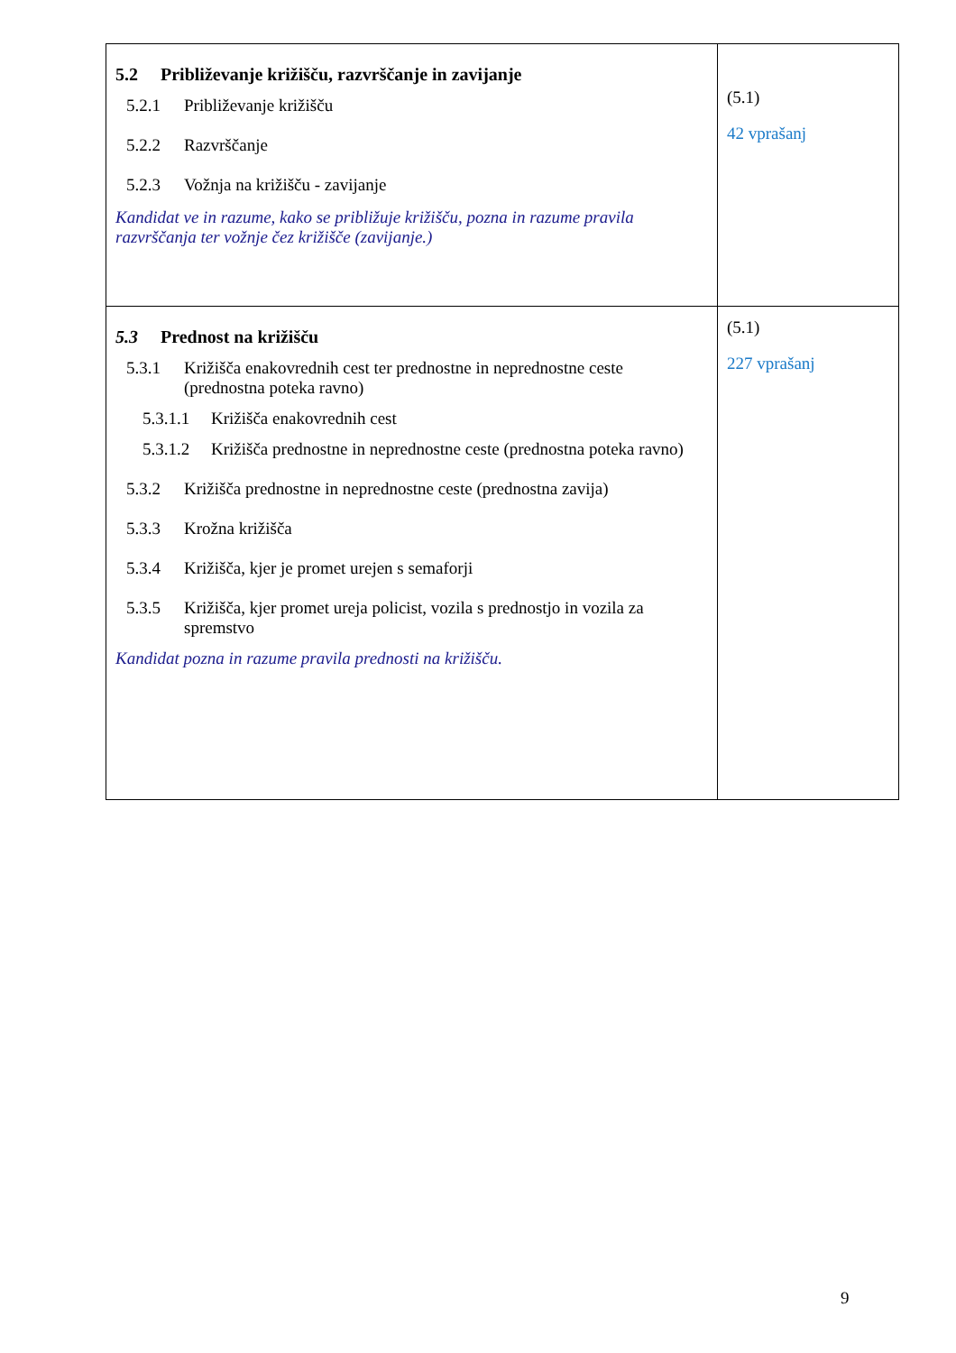| 5.2 Približevanje križišču, razvrščanje in zavijanje 5.2.1 Približevanje križišču 5.2.2 Razvrščanje 5.2.3 Vožnja na križišču - zavijanje Kandidat ve in razume, kako se približuje križišču, pozna in razume pravila razvrščanja ter vožnje čez križišče (zavijanje.) | (5.1) 42 vprašanj |
| 5.3 Prednost na križišču 5.3.1 Križišča enakovrednih cest ter prednostne in neprednostne ceste (prednostna poteka ravno) 5.3.1.1 Križišča enakovrednih cest 5.3.1.2 Križišča prednostne in neprednostne ceste (prednostna poteka ravno) 5.3.2 Križišča prednostne in neprednostne ceste (prednostna zavija) 5.3.3 Krožna križišča 5.3.4 Križišča, kjer je promet urejen s semaforji 5.3.5 Križišča, kjer promet ureja policist, vozila s prednostjo in vozila za spremstvo Kandidat pozna in razume pravila prednosti na križišču. | (5.1) 227 vprašanj |
9